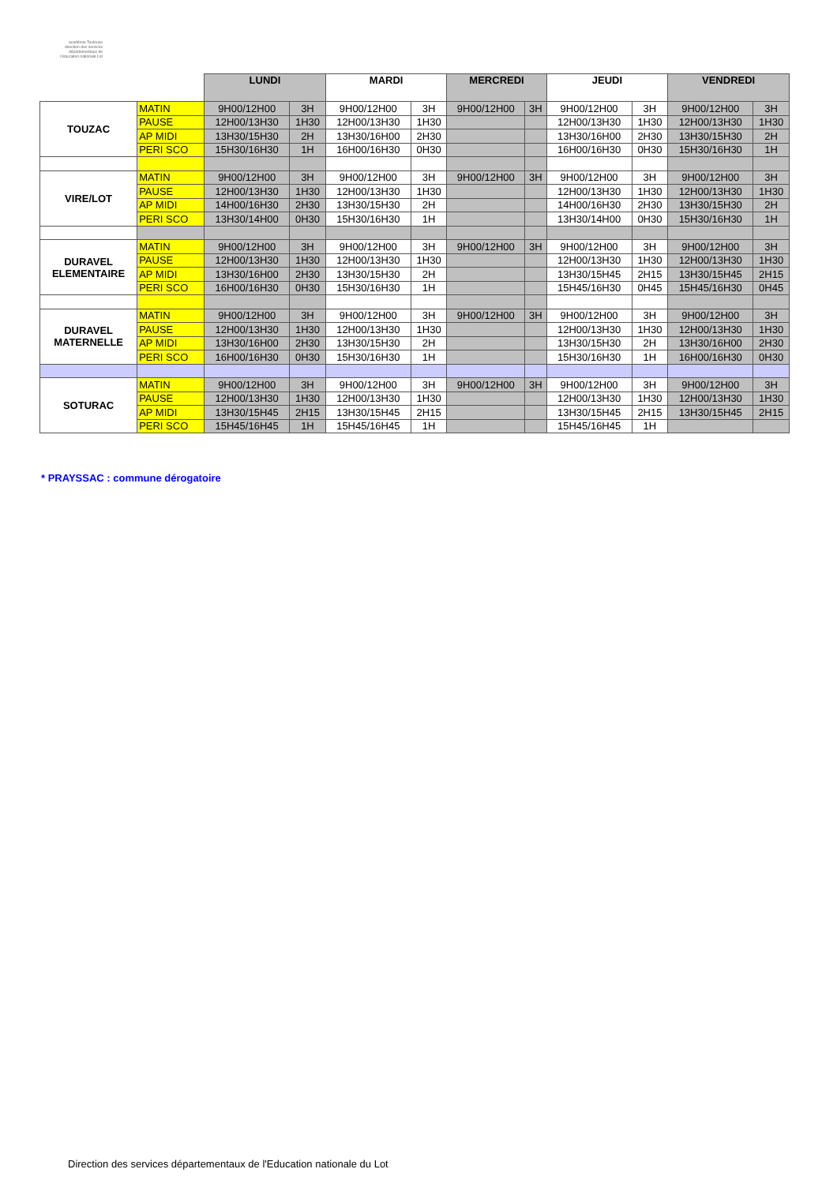académie Toulouse
direction des services départementaux de l'éducation nationale Lot
| | | LUNDI | | MARDI | | MERCREDI | | JEUDI | | VENDREDI | |
| --- | --- | --- | --- | --- | --- | --- | --- | --- | --- | --- | --- |
| TOUZAC | MATIN | 9H00/12H00 | 3H | 9H00/12H00 | 3H | 9H00/12H00 | 3H | 9H00/12H00 | 3H | 9H00/12H00 | 3H |
| | PAUSE | 12H00/13H30 | 1H30 | 12H00/13H30 | 1H30 | | | 12H00/13H30 | 1H30 | 12H00/13H30 | 1H30 |
| | AP MIDI | 13H30/15H30 | 2H | 13H30/16H00 | 2H30 | | | 13H30/16H00 | 2H30 | 13H30/15H30 | 2H |
| | PERI SCO | 15H30/16H30 | 1H | 16H00/16H30 | 0H30 | | | 16H00/16H30 | 0H30 | 15H30/16H30 | 1H |
| VIRE/LOT | MATIN | 9H00/12H00 | 3H | 9H00/12H00 | 3H | 9H00/12H00 | 3H | 9H00/12H00 | 3H | 9H00/12H00 | 3H |
| | PAUSE | 12H00/13H30 | 1H30 | 12H00/13H30 | 1H30 | | | 12H00/13H30 | 1H30 | 12H00/13H30 | 1H30 |
| | AP MIDI | 14H00/16H30 | 2H30 | 13H30/15H30 | 2H | | | 14H00/16H30 | 2H30 | 13H30/15H30 | 2H |
| | PERI SCO | 13H30/14H00 | 0H30 | 15H30/16H30 | 1H | | | 13H30/14H00 | 0H30 | 15H30/16H30 | 1H |
| DURAVEL ELEMENTAIRE | MATIN | 9H00/12H00 | 3H | 9H00/12H00 | 3H | 9H00/12H00 | 3H | 9H00/12H00 | 3H | 9H00/12H00 | 3H |
| | PAUSE | 12H00/13H30 | 1H30 | 12H00/13H30 | 1H30 | | | 12H00/13H30 | 1H30 | 12H00/13H30 | 1H30 |
| | AP MIDI | 13H30/16H00 | 2H30 | 13H30/15H30 | 2H | | | 13H30/15H45 | 2H15 | 13H30/15H45 | 2H15 |
| | PERI SCO | 16H00/16H30 | 0H30 | 15H30/16H30 | 1H | | | 15H45/16H30 | 0H45 | 15H45/16H30 | 0H45 |
| DURAVEL MATERNELLE | MATIN | 9H00/12H00 | 3H | 9H00/12H00 | 3H | 9H00/12H00 | 3H | 9H00/12H00 | 3H | 9H00/12H00 | 3H |
| | PAUSE | 12H00/13H30 | 1H30 | 12H00/13H30 | 1H30 | | | 12H00/13H30 | 1H30 | 12H00/13H30 | 1H30 |
| | AP MIDI | 13H30/16H00 | 2H30 | 13H30/15H30 | 2H | | | 13H30/15H30 | 2H | 13H30/16H00 | 2H30 |
| | PERI SCO | 16H00/16H30 | 0H30 | 15H30/16H30 | 1H | | | 15H30/16H30 | 1H | 16H00/16H30 | 0H30 |
| SOTURAC | MATIN | 9H00/12H00 | 3H | 9H00/12H00 | 3H | 9H00/12H00 | 3H | 9H00/12H00 | 3H | 9H00/12H00 | 3H |
| | PAUSE | 12H00/13H30 | 1H30 | 12H00/13H30 | 1H30 | | | 12H00/13H30 | 1H30 | 12H00/13H30 | 1H30 |
| | AP MIDI | 13H30/15H45 | 2H15 | 13H30/15H45 | 2H15 | | | 13H30/15H45 | 2H15 | 13H30/15H45 | 2H15 |
| | PERI SCO | 15H45/16H45 | 1H | 15H45/16H45 | 1H | | | 15H45/16H45 | 1H | | |
* PRAYSSAC : commune dérogatoire
Direction des services départementaux de l'Education nationale du Lot